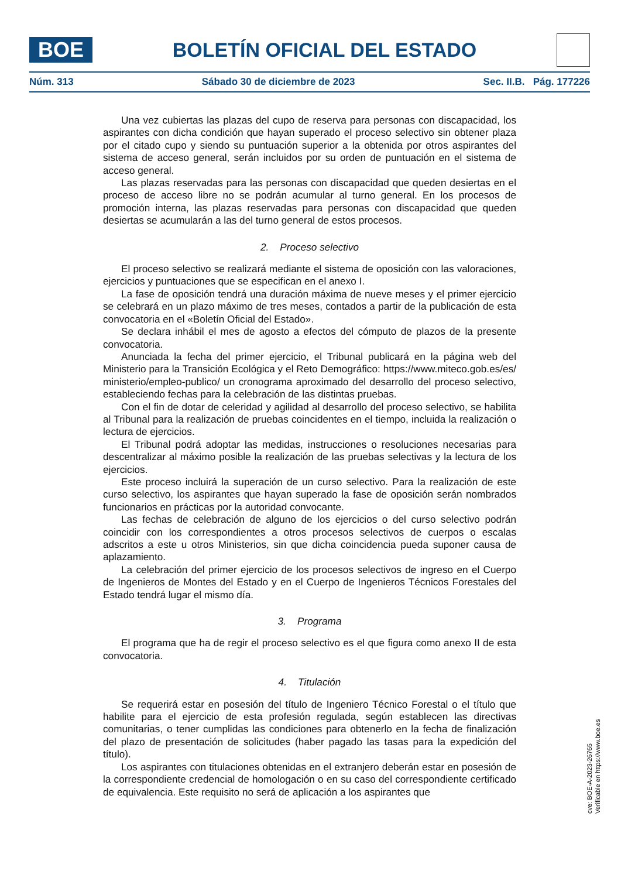BOE
BOLETÍN OFICIAL DEL ESTADO
Núm. 313 Sábado 30 de diciembre de 2023 Sec. II.B. Pág. 177226
Una vez cubiertas las plazas del cupo de reserva para personas con discapacidad, los aspirantes con dicha condición que hayan superado el proceso selectivo sin obtener plaza por el citado cupo y siendo su puntuación superior a la obtenida por otros aspirantes del sistema de acceso general, serán incluidos por su orden de puntuación en el sistema de acceso general.
Las plazas reservadas para las personas con discapacidad que queden desiertas en el proceso de acceso libre no se podrán acumular al turno general. En los procesos de promoción interna, las plazas reservadas para personas con discapacidad que queden desiertas se acumularán a las del turno general de estos procesos.
2. Proceso selectivo
El proceso selectivo se realizará mediante el sistema de oposición con las valoraciones, ejercicios y puntuaciones que se especifican en el anexo I.
La fase de oposición tendrá una duración máxima de nueve meses y el primer ejercicio se celebrará en un plazo máximo de tres meses, contados a partir de la publicación de esta convocatoria en el «Boletín Oficial del Estado».
Se declara inhábil el mes de agosto a efectos del cómputo de plazos de la presente convocatoria.
Anunciada la fecha del primer ejercicio, el Tribunal publicará en la página web del Ministerio para la Transición Ecológica y el Reto Demográfico: https://www.miteco.gob.es/es/ ministerio/empleo-publico/ un cronograma aproximado del desarrollo del proceso selectivo, estableciendo fechas para la celebración de las distintas pruebas.
Con el fin de dotar de celeridad y agilidad al desarrollo del proceso selectivo, se habilita al Tribunal para la realización de pruebas coincidentes en el tiempo, incluida la realización o lectura de ejercicios.
El Tribunal podrá adoptar las medidas, instrucciones o resoluciones necesarias para descentralizar al máximo posible la realización de las pruebas selectivas y la lectura de los ejercicios.
Este proceso incluirá la superación de un curso selectivo. Para la realización de este curso selectivo, los aspirantes que hayan superado la fase de oposición serán nombrados funcionarios en prácticas por la autoridad convocante.
Las fechas de celebración de alguno de los ejercicios o del curso selectivo podrán coincidir con los correspondientes a otros procesos selectivos de cuerpos o escalas adscritos a este u otros Ministerios, sin que dicha coincidencia pueda suponer causa de aplazamiento.
La celebración del primer ejercicio de los procesos selectivos de ingreso en el Cuerpo de Ingenieros de Montes del Estado y en el Cuerpo de Ingenieros Técnicos Forestales del Estado tendrá lugar el mismo día.
3. Programa
El programa que ha de regir el proceso selectivo es el que figura como anexo II de esta convocatoria.
4. Titulación
Se requerirá estar en posesión del título de Ingeniero Técnico Forestal o el título que habilite para el ejercicio de esta profesión regulada, según establecen las directivas comunitarias, o tener cumplidas las condiciones para obtenerlo en la fecha de finalización del plazo de presentación de solicitudes (haber pagado las tasas para la expedición del título).
Los aspirantes con titulaciones obtenidas en el extranjero deberán estar en posesión de la correspondiente credencial de homologación o en su caso del correspondiente certificado de equivalencia. Este requisito no será de aplicación a los aspirantes que
cve: BOE-A-2023-26765
Verificable en https://www.boe.es